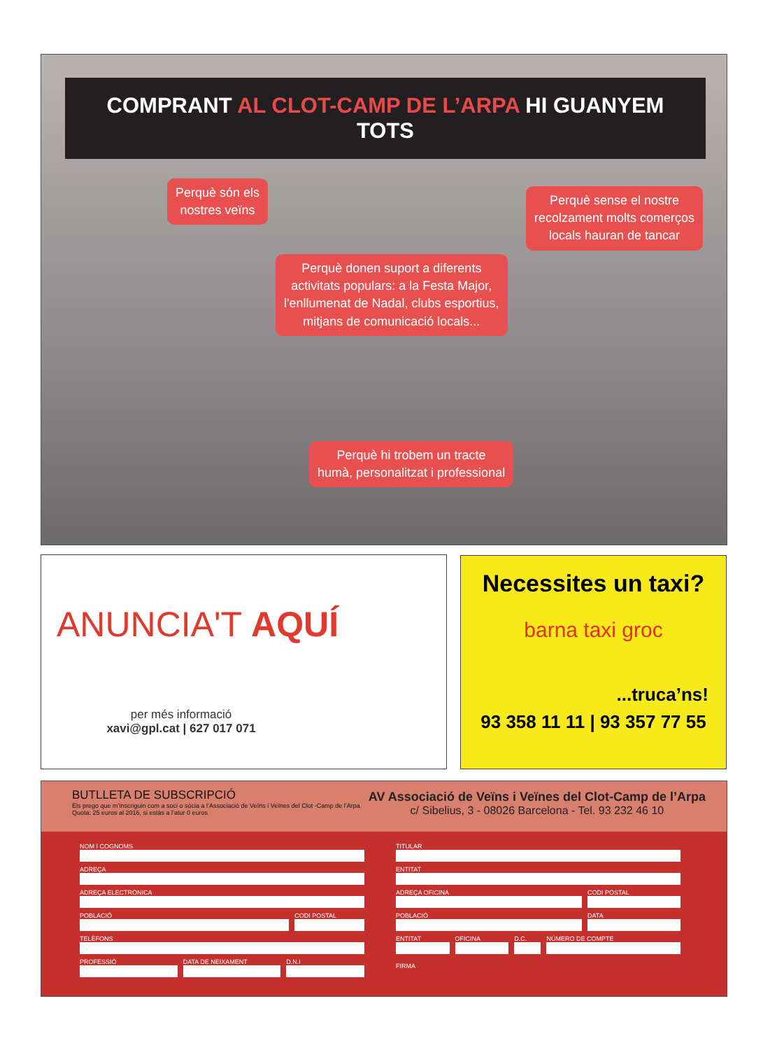COMPRANT AL CLOT-CAMP DE L’ARPA HI GUANYEM TOTS
Perquè són els
nostres veïns
Perquè donen suport a diferents
activitats populars: a la Festa Major,
l'enllumenat de Nadal, clubs esportius,
mitjans de comunicació locals...
Perquè sense el nostre
recolzament molts comerços
locals hauran de tancar
Perquè hi trobem un tracte
humà, personalitzat i professional
ANUNCIA'T AQUÍ
per més informació
xavi@gpl.cat | 627 017 071
Necessites un taxi?
barna taxi groc
...truca’ns!
93 358 11 11 | 93 357 77 55
BUTLLETA DE SUBSCRIPCIÓ
Els prego que m’inscriguin com a soci o sòcia a l’Associació de Veïns i Veïnes del Clot -Camp de l’Arpa.
Quota: 25 euros al 2016, si estàs a l’atur 0 euros
AV Associació de Veïns i Veïnes del Clot-Camp de l’Arpa
c/ Sibelius, 3 - 08026 Barcelona - Tel. 93 232 46 10
NOM I COGNOMS
ADREÇA
ADREÇA ELECTRÒNICA
POBLACIÓ CODI POSTAL
TELÈFONS
PROFESSIÓ DATA DE NEIXAMENT D.N.I
TITULAR
ENTITAT
ADREÇA OFICINA CODI POSTAL
POBLACIÓ DATA
ENTITAT OFICINA D.C. NÚMERO DE COMPTE
FIRMA